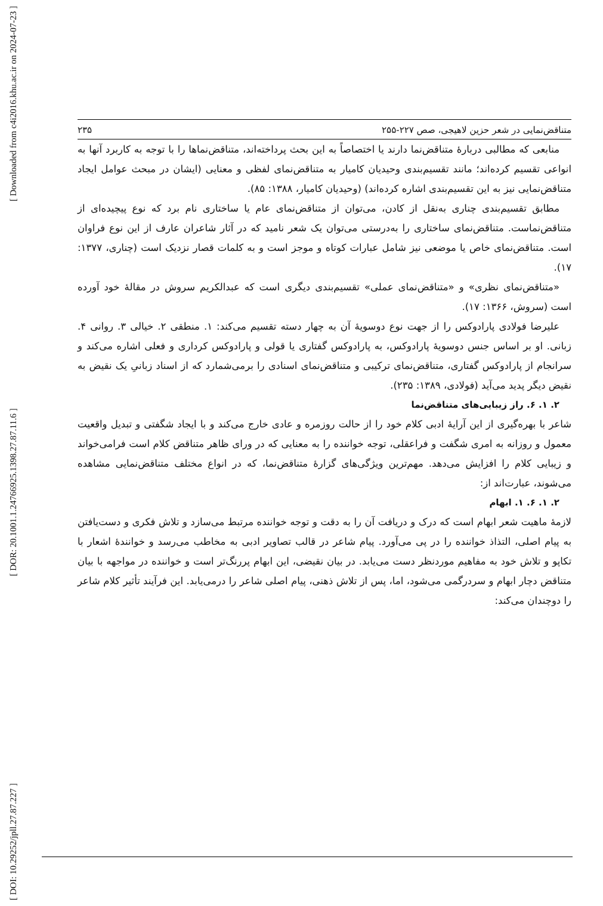[ Downloaded from c4i2016.khu.ac.ir on 2024-07-23 ]
[ DOR: 20.1001.1.24766925.1398.27.87.11.6 ]
[ DOI: 10.29252/jpll.27.87.227 ]
متناقض‌نمایی در شعر حزین لاهیجی، صص ۲۲۷-۲۵۵ ۲۳۵
منابعی که مطالبی دربارهٔ متناقض‌نما دارند یا اختصاصاً به این بحث پرداخته‌اند، متناقض‌نماها را با توجه به کاربرد آنها به انواعی تقسیم کرده‌اند؛ مانند تقسیم‌بندی وحیدیان کامیار به متناقض‌نمای لفظی و معنایی (ایشان در مبحث عوامل ایجاد متناقض‌نمایی نیز به این تقسیم‌بندی اشاره کرده‌اند) (وحیدیان کامیار، ۱۳۸۸: ۸۵).
مطابق تقسیم‌بندی چناری به‌نقل از کادن، می‌توان از متناقض‌نمای عام یا ساختاری نام برد که نوع پیچیده‌ای از متناقض‌نماست. متناقض‌نمای ساختاری را به‌درستی می‌توان یک شعر نامید که در آثار شاعران عارف از این نوع فراوان است. متناقض‌نمای خاص یا موضعی نیز شامل عبارات کوتاه و موجز است و به کلمات قصار نزدیک است (چناری، ۱۳۷۷: ۱۷).
«متناقض‌نمای نظری» و «متناقض‌نمای عملی» تقسیم‌بندی دیگری است که عبدالکریم سروش در مقالهٔ خود آورده است (سروش، ۱۳۶۶: ۱۷).
علیرضا فولادی پارادوکس را از جهت نوع دوسویهٔ آن به چهار دسته تقسیم می‌کند: ۱. منطقی ۲. خیالی ۳. روانی ۴. زبانی. او بر اساس جنس دوسویهٔ پارادوکس، به پارادوکس گفتاری یا قولی و پارادوکس کرداری و فعلی اشاره می‌کند و سرانجام از پارادوکس گفتاری، متناقض‌نمای ترکیبی و متناقض‌نمای اسنادی را برمی‌شمارد که از اسناد زبانیِ یک نقیض به نقیض دیگر پدید می‌آید (فولادی، ۱۳۸۹: ۲۳۵).
۲. ۱. ۶. راز زیبایی‌های متناقض‌نما
شاعر با بهره‌گیری از این آرایهٔ ادبی کلام خود را از حالت روزمره و عادی خارج می‌کند و با ایجاد شگفتی و تبدیل واقعیت معمول و روزانه به امری شگفت و فراعقلی، توجه خواننده را به معنایی که در ورای ظاهر متناقض کلام است فرامی‌خواند و زیبایی کلام را افزایش می‌دهد. مهم‌ترین ویژگی‌های گزارهٔ متناقض‌نما، که در انواع مختلف متناقض‌نمایی مشاهده می‌شوند، عبارت‌اند از:
۲. ۱. ۶. ۱. ابهام
لازمهٔ ماهیت شعر ابهام است که درک و دریافت آن را به دقت و توجه خواننده مرتبط می‌سازد و تلاش فکری و دست‌یافتن به پیام اصلی، التذاذ خواننده را در پی می‌آورد. پیام شاعر در قالب تصاویر ادبی به مخاطب می‌رسد و خوانندهٔ اشعار با تکاپو و تلاش خود به مفاهیم موردنظر دست می‌یابد. در بیان نقیضی، این ابهام پررنگ‌تر است و خواننده در مواجهه با بیان متناقض دچار ابهام و سردرگمی می‌شود، اما، پس از تلاش ذهنی، پیام اصلی شاعر را درمی‌یابد. این فرآیند تأثیر کلام شاعر را دوچندان می‌کند: